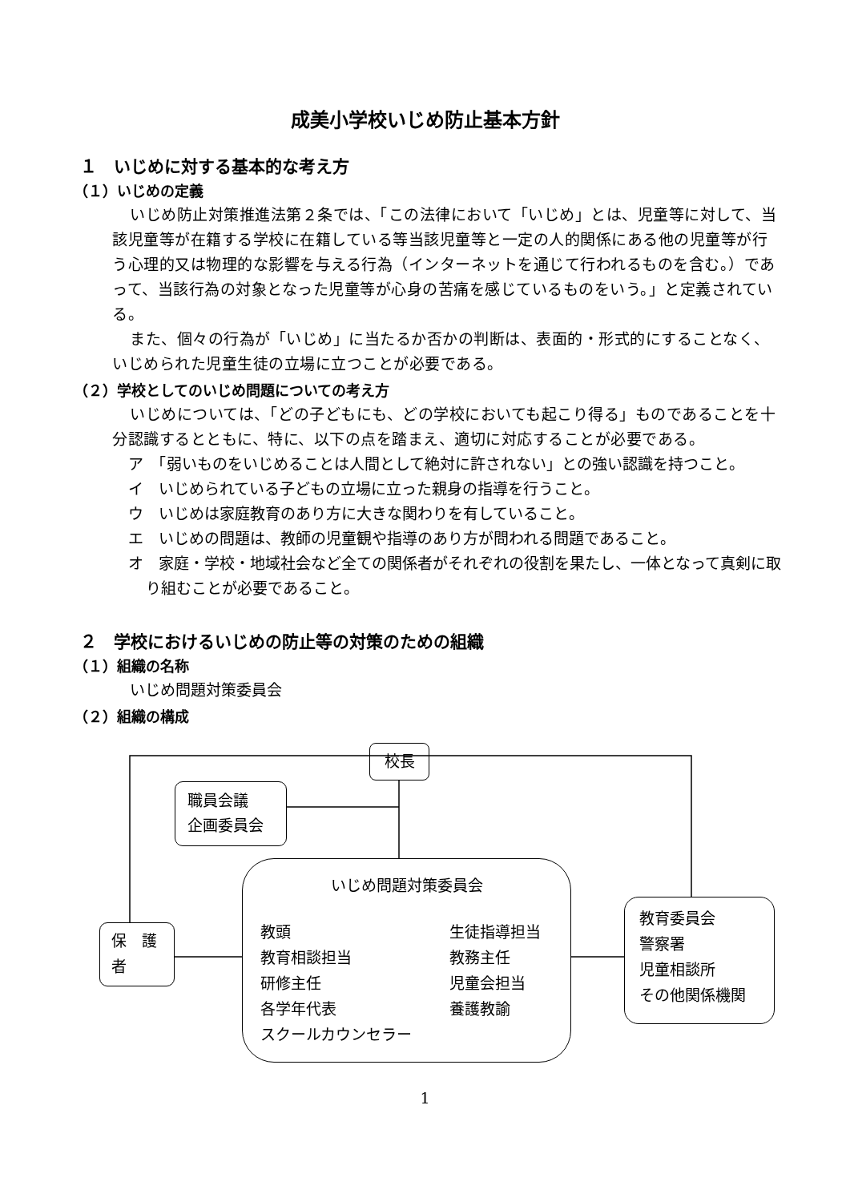成美小学校いじめ防止基本方針
１　いじめに対する基本的な考え方
（１）いじめの定義
いじめ防止対策推進法第２条では、「この法律において「いじめ」とは、児童等に対して、当該児童等が在籍する学校に在籍している等当該児童等と一定の人的関係にある他の児童等が行う心理的又は物理的な影響を与える行為（インターネットを通じて行われるものを含む。）であって、当該行為の対象となった児童等が心身の苦痛を感じているものをいう。」と定義されている。
また、個々の行為が「いじめ」に当たるか否かの判断は、表面的・形式的にすることなく、いじめられた児童生徒の立場に立つことが必要である。
（２）学校としてのいじめ問題についての考え方
いじめについては、「どの子どもにも、どの学校においても起こり得る」ものであることを十分認識するとともに、特に、以下の点を踏まえ、適切に対応することが必要である。
ア　「弱いものをいじめることは人間として絶対に許されない」との強い認識を持つこと。
イ　いじめられている子どもの立場に立った親身の指導を行うこと。
ウ　いじめは家庭教育のあり方に大きな関わりを有していること。
エ　いじめの問題は、教師の児童観や指導のあり方が問われる問題であること。
オ　家庭・学校・地域社会など全ての関係者がそれぞれの役割を果たし、一体となって真剣に取り組むことが必要であること。
２　学校におけるいじめの防止等の対策のための組織
（１）組織の名称
いじめ問題対策委員会
（２）組織の構成
校長
職員会議
企画委員会
保　護
者
いじめ問題対策委員会
教頭
教育相談担当
研修主任
各学年代表
スクールカウンセラー
生徒指導担当
教務主任
児童会担当
養護教諭
教育委員会
警察署
児童相談所
その他関係機関
1